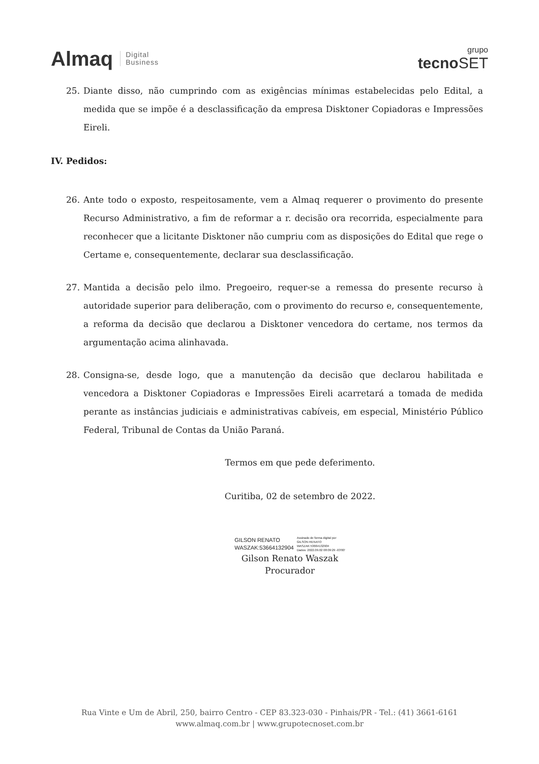Almaq Digital
Business
grupo
tecnoSET
25. Diante disso, não cumprindo com as exigências mínimas estabelecidas pelo Edital, a medida que se impõe é a desclassificação da empresa Disktoner Copiadoras e Impressões Eireli.
IV. Pedidos:
26. Ante todo o exposto, respeitosamente, vem a Almaq requerer o provimento do presente Recurso Administrativo, a fim de reformar a r. decisão ora recorrida, especialmente para reconhecer que a licitante Disktoner não cumpriu com as disposições do Edital que rege o Certame e, consequentemente, declarar sua desclassificação.
27. Mantida a decisão pelo ilmo. Pregoeiro, requer-se a remessa do presente recurso à autoridade superior para deliberação, com o provimento do recurso e, consequentemente, a reforma da decisão que declarou a Disktoner vencedora do certame, nos termos da argumentação acima alinhavada.
28. Consigna-se, desde logo, que a manutenção da decisão que declarou habilitada e vencedora a Disktoner Copiadoras e Impressões Eireli acarretará a tomada de medida perante as instâncias judiciais e administrativas cabíveis, em especial, Ministério Público Federal, Tribunal de Contas da União Paraná.
Termos em que pede deferimento.
Curitiba, 02 de setembro de 2022.
GILSON RENATO
WASZAK:53664132904
Assinado de forma digital por
GILSON RENATO
WASZAK:53664132904
Dados: 2022.09.02 08:09:29 -03'00'
Gilson Renato Waszak
Procurador
Rua Vinte e Um de Abril, 250, bairro Centro - CEP 83.323-030 - Pinhais/PR - Tel.: (41) 3661-6161
www.almaq.com.br | www.grupotecnoset.com.br